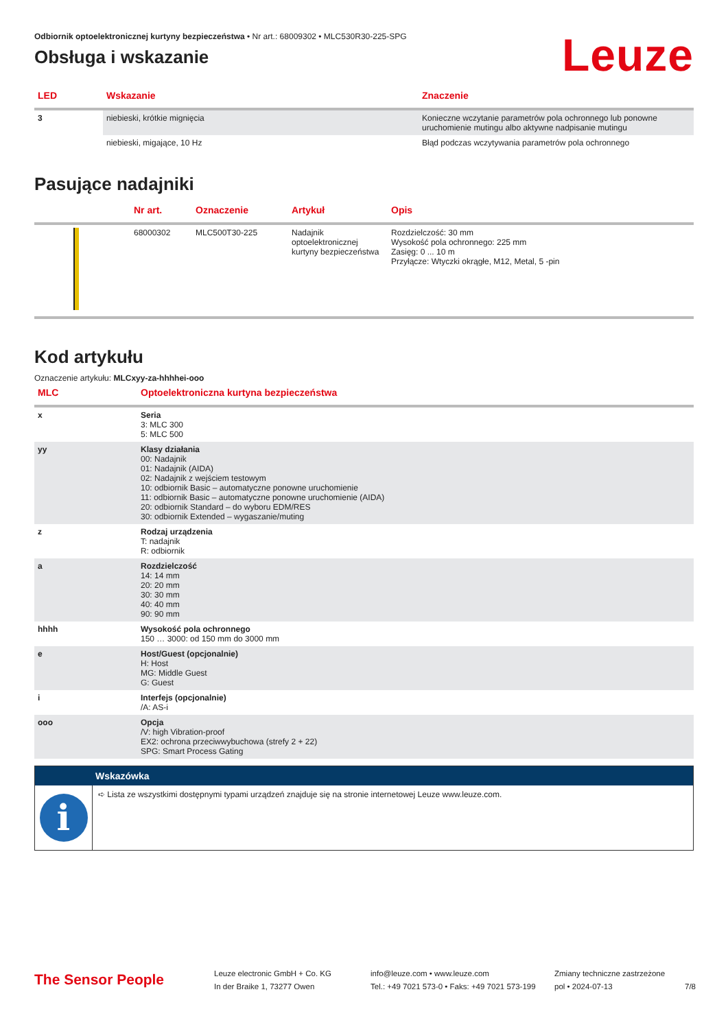Odbiornik optoelektronicznej kurtyny bezpieczeństwa • Nr art.: 68009302 • MLC530R30-225-SPG
Obsługa i wskazanie
Leuze
| LED | Wskazanie | Znaczenie |
| --- | --- | --- |
| 3 | niebieski, krótkie mignięcia | Konieczne wczytanie parametrów pola ochronnego lub ponowne uruchomienie mutingu albo aktywne nadpisanie mutingu |
| | niebieski, migające, 10 Hz | Błąd podczas wczytywania parametrów pola ochronnego |
Pasujące nadajniki
| | Nr art. | Oznaczenie | Artykuł | Opis |
| --- | --- | --- | --- | --- |
| | 68000302 | MLC500T30-225 | Nadajnik optoelektronicznej kurtyny bezpieczeństwa | Rozdzielczość: 30 mm Wysokość pola ochronnego: 225 mm Zasięg: 0 ... 10 m Przyłącze: Wtyczki okrągłe, M12, Metal, 5 -pin |
Kod artykułu
Oznaczenie artykułu: MLCxyy-za-hhhhei-ooo
| MLC | Optoelektroniczna kurtyna bezpieczeństwa |
| --- | --- |
| x | Seria 3: MLC 300 5: MLC 500 |
| yy | Klasy działania 00: Nadajnik 01: Nadajnik (AIDA) 02: Nadajnik z wejściem testowym 10: odbiornik Basic – automatyczne ponowne uruchomienie 11: odbiornik Basic – automatyczne ponowne uruchomienie (AIDA) 20: odbiornik Standard – do wyboru EDM/RES 30: odbiornik Extended – wygaszanie/muting |
| z | Rodzaj urządzenia T: nadajnik R: odbiornik |
| a | Rozdzielczość 14: 14 mm 20: 20 mm 30: 30 mm 40: 40 mm 90: 90 mm |
| hhhh | Wysokość pola ochronnego 150 … 3000: od 150 mm do 3000 mm |
| e | Host/Guest (opcjonalnie) H: Host MG: Middle Guest G: Guest |
| i | Interfejs (opcjonalnie) /A: AS-i |
| ooo | Opcja /V: high Vibration-proof EX2: ochrona przeciwwybuchowa (strefy 2 + 22) SPG: Smart Process Gating |
Wskazówka
i
➪ Lista ze wszystkimi dostępnymi typami urządzeń znajduje się na stronie internetowej Leuze www.leuze.com.
The Sensor People
Leuze electronic GmbH + Co. KG
In der Braike 1, 73277 Owen
info@leuze.com • www.leuze.com
Tel.: +49 7021 573-0 • Faks: +49 7021 573-199
Zmiany techniczne zastrzeżone
pol • 2024-07-13
7/8